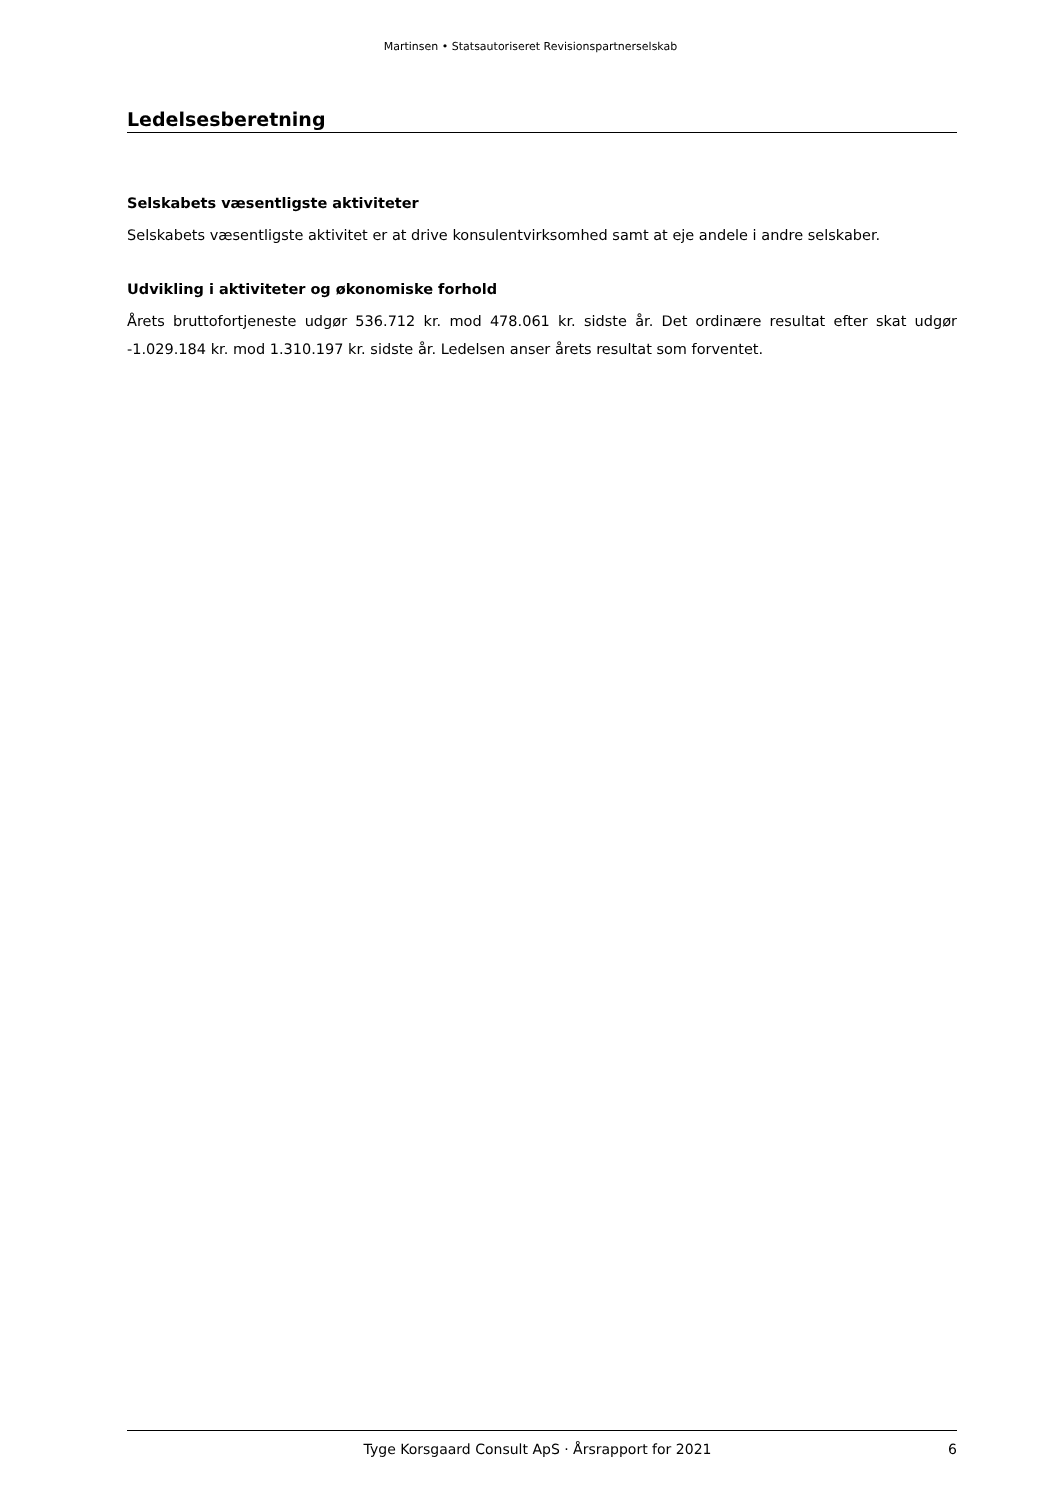Martinsen • Statsautoriseret Revisionspartnerselskab
Ledelsesberetning
Selskabets væsentligste aktiviteter
Selskabets væsentligste aktivitet er at drive konsulentvirksomhed samt at eje andele i andre selskaber.
Udvikling i aktiviteter og økonomiske forhold
Årets bruttofortjeneste udgør 536.712 kr. mod 478.061 kr. sidste år. Det ordinære resultat efter skat udgør -1.029.184 kr. mod 1.310.197 kr. sidste år. Ledelsen anser årets resultat som forventet.
Tyge Korsgaard Consult ApS · Årsrapport for 2021 6